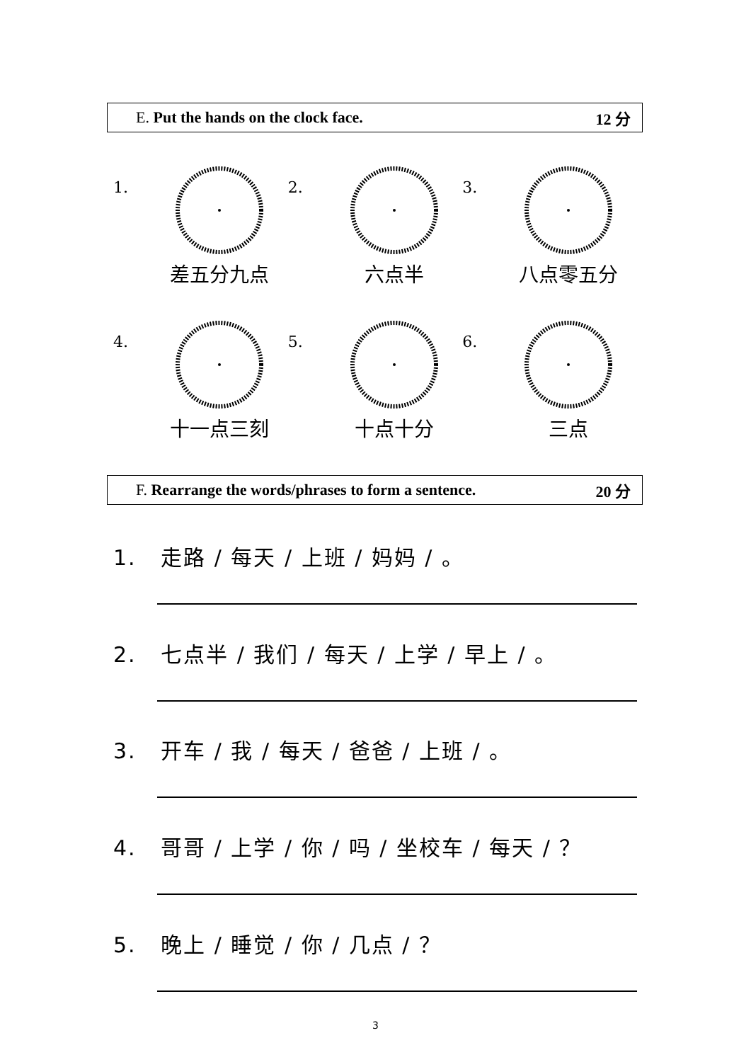E. Put the hands on the clock face. 12 分
1.
差五分九点
2.
六点半
3.
八点零五分
4.
十一点三刻
5.
十点十分
6.
三点
F. Rearrange the words/phrases to form a sentence. 20 分
1. 走路 / 每天 / 上班 / 妈妈 / 。
2. 七点半 / 我们 / 每天 / 上学 / 早上 / 。
3. 开车 / 我 / 每天 / 爸爸 / 上班 / 。
4. 哥哥 / 上学 / 你 / 吗 / 坐校车 / 每天 / ？
5. 晚上 / 睡觉 / 你 / 几点 / ？
3